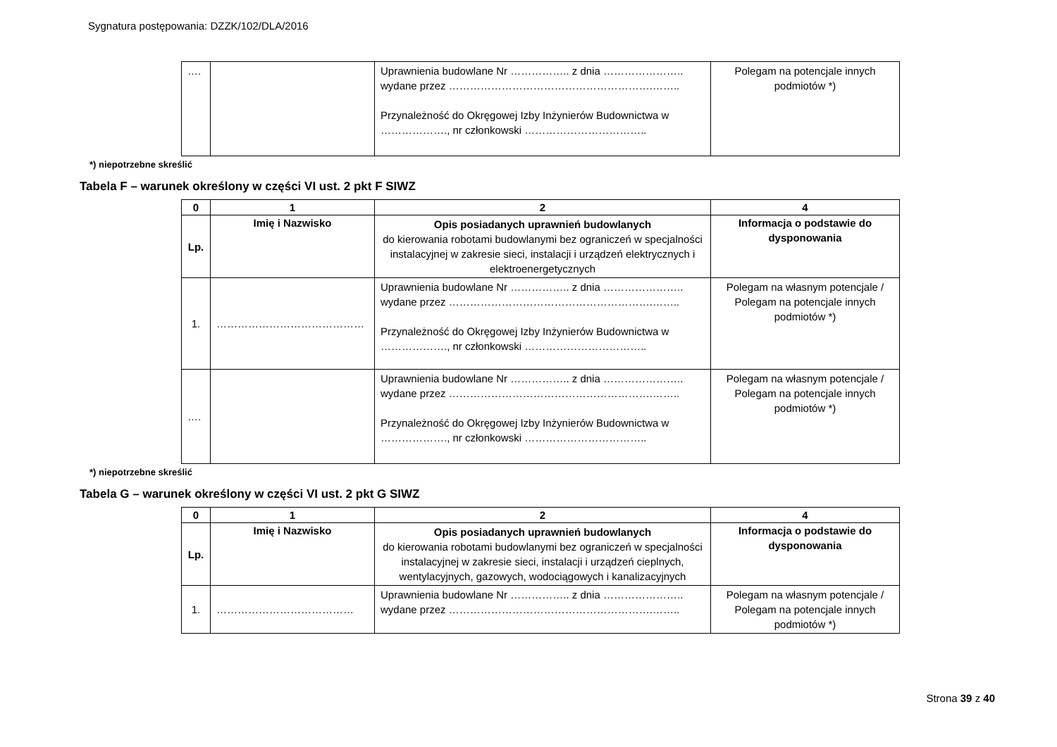Sygnatura postępowania: DZZK/102/DLA/2016
| …. | | Uprawnienia budowlane Nr …………….. z dnia ………………….. wydane przez ………………………………………………….…….. Przynależność do Okręgowej Izby Inżynierów Budownictwa w ………………., nr członkowski …………………………….. | Polegam na potencjale innych podmiotów *) |
*) niepotrzebne skreślić
Tabela F – warunek określony w części VI ust. 2 pkt F SIWZ
| 0 | 1 | 2 | 4 |
| --- | --- | --- | --- |
| Lp. | Imię i Nazwisko | Opis posiadanych uprawnień budowlanych do kierowania robotami budowlanymi bez ograniczeń w specjalności instalacyjnej w zakresie sieci, instalacji i urządzeń elektrycznych i elektroenergetycznych | Informacja o podstawie do dysponowania |
| 1. | …………………………………… | Uprawnienia budowlane Nr …………….. z dnia ………………….. wydane przez ………………………………………………….…….. Przynależność do Okręgowej Izby Inżynierów Budownictwa w ………………., nr członkowski …………………………….. | Polegam na własnym potencjale / Polegam na potencjale innych podmiotów *) |
| …. | | Uprawnienia budowlane Nr …………….. z dnia ………………….. wydane przez ………………………………………………….…….. Przynależność do Okręgowej Izby Inżynierów Budownictwa w ………………., nr członkowski …………………………….. | Polegam na własnym potencjale / Polegam na potencjale innych podmiotów *) |
*) niepotrzebne skreślić
Tabela G – warunek określony w części VI ust. 2 pkt G SIWZ
| 0 | 1 | 2 | 4 |
| --- | --- | --- | --- |
| Lp. | Imię i Nazwisko | Opis posiadanych uprawnień budowlanych do kierowania robotami budowlanymi bez ograniczeń w specjalności instalacyjnej w zakresie sieci, instalacji i urządzeń cieplnych, wentylacyjnych, gazowych, wodociągowych i kanalizacyjnych | Informacja o podstawie do dysponowania |
| 1. | ………………………………… | Uprawnienia budowlane Nr …………….. z dnia ………………….. wydane przez ………………………………………………….…….. | Polegam na własnym potencjale / Polegam na potencjale innych podmiotów *) |
Strona 39 z 40